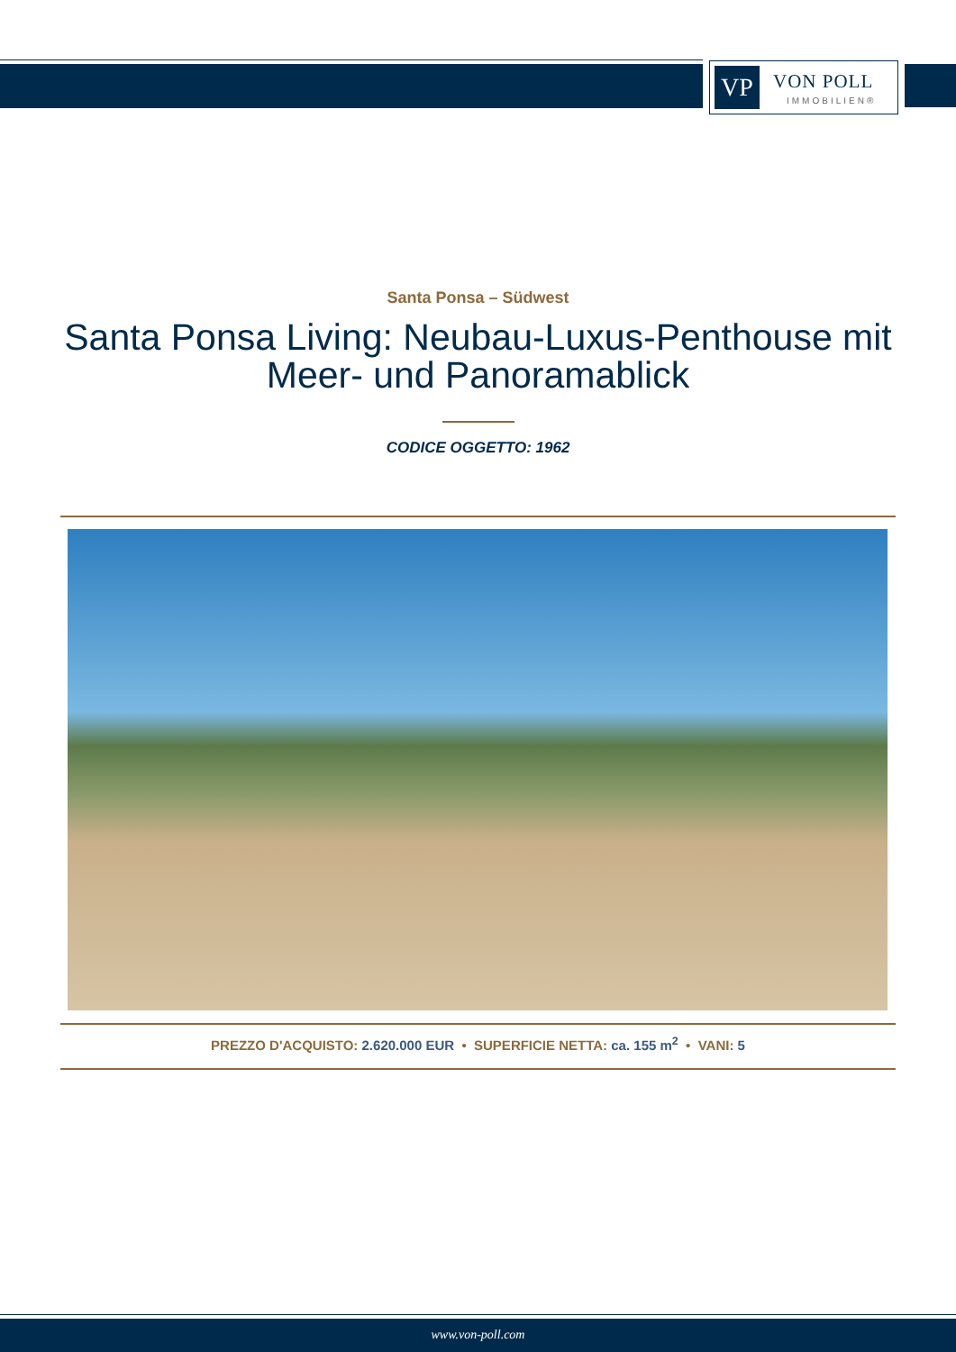VP VON POLL
IMMOBILIEN®
Santa Ponsa – Südwest
Santa Ponsa Living: Neubau-Luxus-Penthouse mit Meer- und Panoramablick
CODICE OGGETTO: 1962
PREZZO D'ACQUISTO: 2.620.000 EUR • SUPERFICIE NETTA: ca. 155 m<sup>2</sup> • VANI: 5
www.von-poll.com